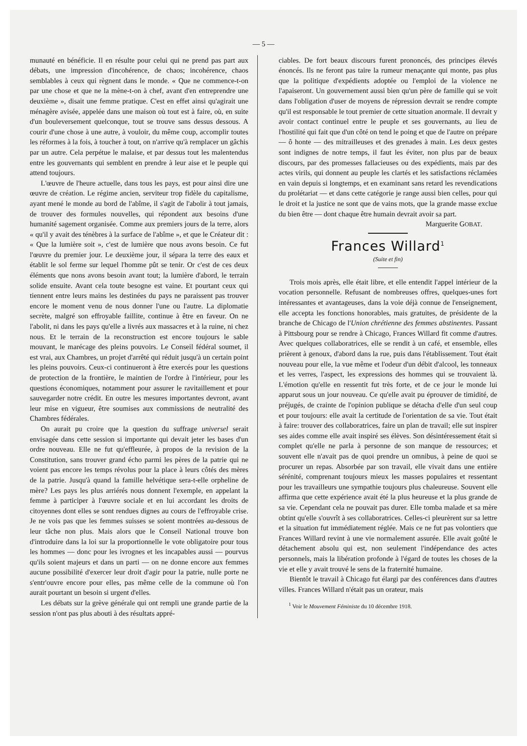— 5 —
munauté en bénéficie. Il en résulte pour celui qui ne prend pas part aux débats, une impression d'incohérence, de chaos; incohérence, chaos semblables à ceux qui règnent dans le monde. « Que ne commence-t-on par une chose et que ne la mène-t-on à chef, avant d'en entreprendre une deuxième », disait une femme pratique. C'est en effet ainsi qu'agirait une ménagère avisée, appelée dans une maison où tout est à faire, où, en suite d'un bouleversement quelconque, tout se trouve sans dessus dessous. A courir d'une chose à une autre, à vouloir, du même coup, accomplir toutes les réformes à la fois, à toucher à tout, on n'arrive qu'à remplacer un gâchis par un autre. Cela perpétue le malaise, et par dessus tout les malentendus entre les gouvernants qui semblent en prendre à leur aise et le peuple qui attend toujours.
L'œuvre de l'heure actuelle, dans tous les pays, est pour ainsi dire une œuvre de création. Le régime ancien, serviteur trop fidèle du capitalisme, ayant mené le monde au bord de l'abîme, il s'agit de l'abolir à tout jamais, de trouver des formules nouvelles, qui répondent aux besoins d'une humanité sagement organisée. Comme aux premiers jours de la terre, alors « qu'il y avait des ténèbres à la surface de l'abîme », et que le Créateur dit : « Que la lumière soit », c'est de lumière que nous avons besoin. Ce fut l'œuvre du premier jour. Le deuxième jour, il sépara la terre des eaux et établit le sol ferme sur lequel l'homme pût se tenir. Or c'est de ces deux éléments que nons avons besoin avant tout; la lumière d'abord, le terrain solide ensuite. Avant cela toute besogne est vaine. Et pourtant ceux qui tiennent entre leurs mains les destinées du pays ne paraissent pas trouver encore le moment venu de nous donner l'une ou l'autre. La diplomatie secrète, malgré son effroyable faillite, continue à être en faveur. On ne l'abolit, ni dans les pays qu'elle a livrés aux massacres et à la ruine, ni chez nous. Et le terrain de la reconstruction est encore toujours le sable mouvant, le marécage des pleins pouvoirs. Le Conseil fédéral soumet, il est vrai, aux Chambres, un projet d'arrêté qui réduit jusqu'à un certain point les pleins pouvoirs. Ceux-ci continueront à être exercés pour les questions de protection de la frontière, le maintien de l'ordre à l'intérieur, pour les questions économiques, notamment pour assurer le ravitaillement et pour sauvegarder notre crédit. En outre les mesures importantes devront, avant leur mise en vigueur, être soumises aux commissions de neutralité des Chambres fédérales.
On aurait pu croire que la question du suffrage universel serait envisagée dans cette session si importante qui devait jeter les bases d'un ordre nouveau. Elle ne fut qu'effleurée, à propos de la revision de la Constitution, sans trouver grand écho parmi les pères de la patrie qui ne voient pas encore les temps révolus pour la place à leurs côtés des mères de la patrie. Jusqu'à quand la famille helvétique sera-t-elle orpheline de mère? Les pays les plus arriérés nous donnent l'exemple, en appelant la femme à participer à l'œuvre sociale et en lui accordant les droits de citoyennes dont elles se sont rendues dignes au cours de l'effroyable crise. Je ne vois pas que les femmes suisses se soient montrées au-dessous de leur tâche non plus. Mais alors que le Conseil National trouve bon d'introduire dans la loi sur la proportionnelle le vote obligatoire pour tous les hommes — donc pour les ivrognes et les incapables aussi — pourvus qu'ils soient majeurs et dans un parti — on ne donne encore aux femmes aucune possibilité d'exercer leur droit d'agir pour la patrie, nulle porte ne s'entr'ouvre encore pour elles, pas même celle de la commune où l'on aurait pourtant un besoin si urgent d'elles.
Les débats sur la grève générale qui ont rempli une grande partie de la session n'ont pas plus abouti à des résultats appré-
ciables. De fort beaux discours furent prononcés, des principes élevés énoncés. Ils ne feront pas taire la rumeur menaçante qui monte, pas plus que la politique d'expédients adoptée ou l'emploi de la violence ne l'apaiseront. Un gouvernement aussi bien qu'un père de famille qui se voit dans l'obligation d'user de moyens de répression devrait se rendre compte qu'il est responsable le tout premier de cette situation anormale. Il devrait y avoir contact continuel entre le peuple et ses gouvernants, au lieu de l'hostilité qui fait que d'un côté on tend le poing et que de l'autre on prépare — ô honte — des mitrailleuses et des grenades à main. Les deux gestes sont indignes de notre temps, il faut les éviter, non plus par de beaux discours, par des promesses fallacieuses ou des expédients, mais par des actes virils, qui donnent au peuple les clartés et les satisfactions réclamées en vain depuis si longtemps, et en examinant sans retard les revendications du prolétariat — et dans cette catégorie je range aussi bien celles, pour qui le droit et la justice ne sont que de vains mots, que la grande masse exclue du bien être — dont chaque être humain devrait avoir sa part.
Marguerite GOBAT.
Frances Willard<sup>1</sup>
(Suite et fin)
Trois mois après, elle était libre, et elle entendit l'appel intérieur de la vocation personnelle. Refusant de nombreuses offres, quelques-unes fort intéressantes et avantageuses, dans la voie déjà connue de l'enseignement, elle accepta les fonctions honorables, mais gratuites, de présidente de la branche de Chicago de l'Union chrétienne des femmes abstinentes. Passant à Pittsbourg pour se rendre à Chicago, Frances Willard fit comme d'autres. Avec quelques collaboratrices, elle se rendit à un café, et ensemble, elles prièrent à genoux, d'abord dans la rue, puis dans l'établissement. Tout était nouveau pour elle, la vue même et l'odeur d'un débit d'alcool, les tonneaux et les verres, l'aspect, les expressions des hommes qui se trouvaient là. L'émotion qu'elle en ressentit fut très forte, et de ce jour le monde lui apparut sous un jour nouveau. Ce qu'elle avait pu éprouver de timidité, de préjugés, de crainte de l'opinion publique se détacha d'elle d'un seul coup et pour toujours: elle avait la certitude de l'orientation de sa vie. Tout était à faire: trouver des collaboratrices, faire un plan de travail; elle sut inspirer ses aides comme elle avait inspiré ses élèves. Son désintéressement était si complet qu'elle ne parla à personne de son manque de ressources; et souvent elle n'avait pas de quoi prendre un omnibus, à peine de quoi se procurer un repas. Absorbée par son travail, elle vivait dans une entière sérénité, comprenant toujours mieux les masses populaires et ressentant pour les travailleurs une sympathie toujours plus chaleureuse. Souvent elle affirma que cette expérience avait été la plus heureuse et la plus grande de sa vie. Cependant cela ne pouvait pas durer. Elle tomba malade et sa mère obtint qu'elle s'ouvrît à ses collaboratrices. Celles-ci pleurèrent sur sa lettre et la situation fut immédiatement réglée. Mais ce ne fut pas volontiers que Frances Willard revint à une vie normalement assurée. Elle avait goûté le détachement absolu qui est, non seulement l'indépendance des actes personnels, mais la libération profonde à l'égard de toutes les choses de la vie et elle y avait trouvé le sens de la fraternité humaine.
Bientôt le travail à Chicago fut élargi par des conférences dans d'autres villes. Frances Willard n'était pas un orateur, mais
<sup>1</sup> Voir le Mouvement Féministe du 10 décembre 1918.